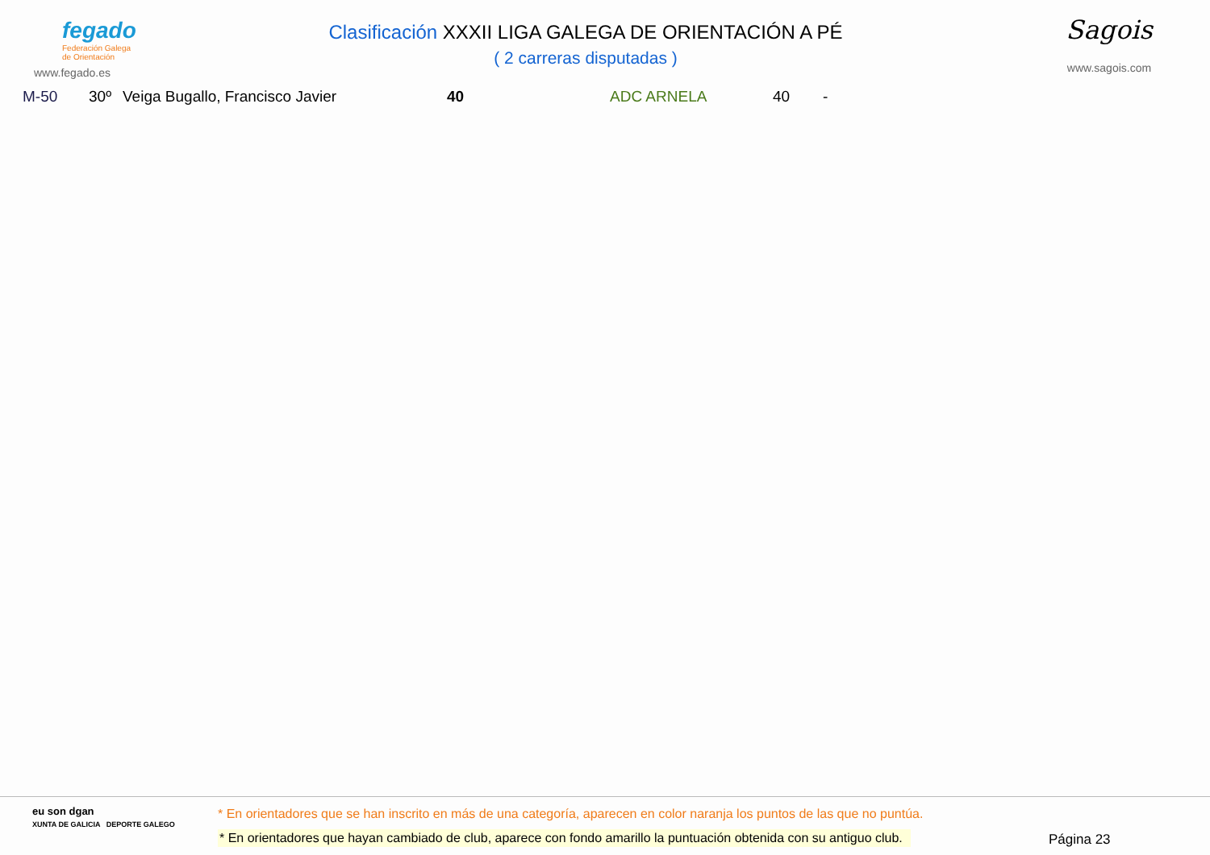fegado
Federación Galega
de Orientación
www.fegado.es
Clasificación XXXII LIGA GALEGA DE ORIENTACIÓN A PÉ
( 2 carreras disputadas )
Sagois
www.sagois.com
| M-50 | 30º | Veiga Bugallo, Francisco Javier | 40 | ADC ARNELA | 40 | - |
eu son dgan
XUNTA DE GALICIA DEPORTE GALEGO
* En orientadores que se han inscrito en más de una categoría, aparecen en color naranja los puntos de las que no puntúa.
* En orientadores que hayan cambiado de club, aparece con fondo amarillo la puntuación obtenida con su antiguo club.
Página 23